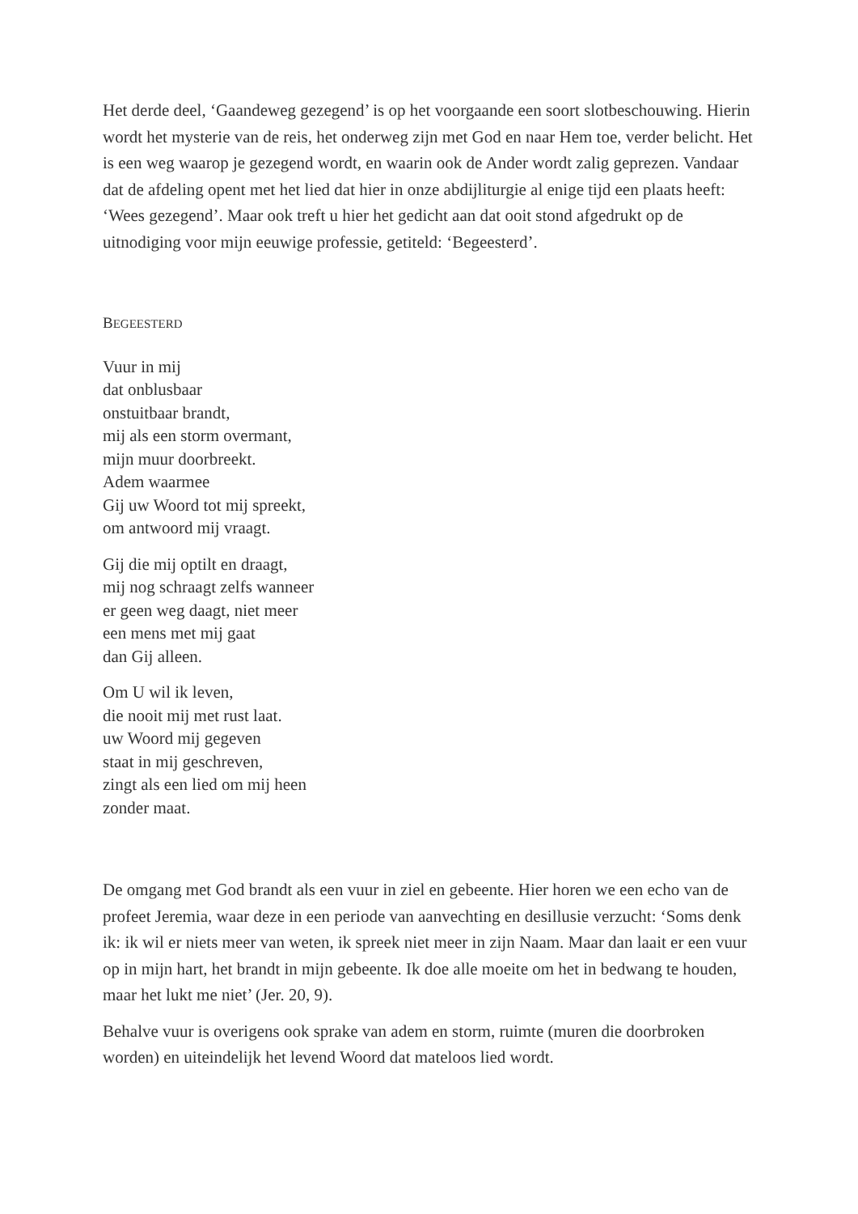Het derde deel, ‘Gaandeweg gezegend’ is op het voorgaande een soort slotbeschouwing. Hierin wordt het mysterie van de reis, het onderweg zijn met God en naar Hem toe, verder belicht. Het is een weg waarop je gezegend wordt, en waarin ook de Ander wordt zalig geprezen. Vandaar dat de afdeling opent met het lied dat hier in onze abdijliturgie al enige tijd een plaats heeft: ‘Wees gezegend’. Maar ook treft u hier het gedicht aan dat ooit stond afgedrukt op de uitnodiging voor mijn eeuwige professie, getiteld: ‘Begeesterd’.
BEGEESTERD
Vuur in mij
dat onblusbaar
onstuitbaar brandt,
mij als een storm overmant,
mijn muur doorbreekt.
Adem waarmee
Gij uw Woord tot mij spreekt,
om antwoord mij vraagt.
Gij die mij optilt en draagt,
mij nog schraagt zelfs wanneer
er geen weg daagt, niet meer
een mens met mij gaat
dan Gij alleen.
Om U wil ik leven,
die nooit mij met rust laat.
uw Woord mij gegeven
staat in mij geschreven,
zingt als een lied om mij heen
zonder maat.
De omgang met God brandt als een vuur in ziel en gebeente. Hier horen we een echo van de profeet Jeremia, waar deze in een periode van aanvechting en desillusie verzucht: ‘Soms denk ik: ik wil er niets meer van weten, ik spreek niet meer in zijn Naam. Maar dan laait er een vuur op in mijn hart, het brandt in mijn gebeente. Ik doe alle moeite om het in bedwang te houden, maar het lukt me niet’ (Jer. 20, 9).
Behalve vuur is overigens ook sprake van adem en storm, ruimte (muren die doorbroken worden) en uiteindelijk het levend Woord dat mateloos lied wordt.